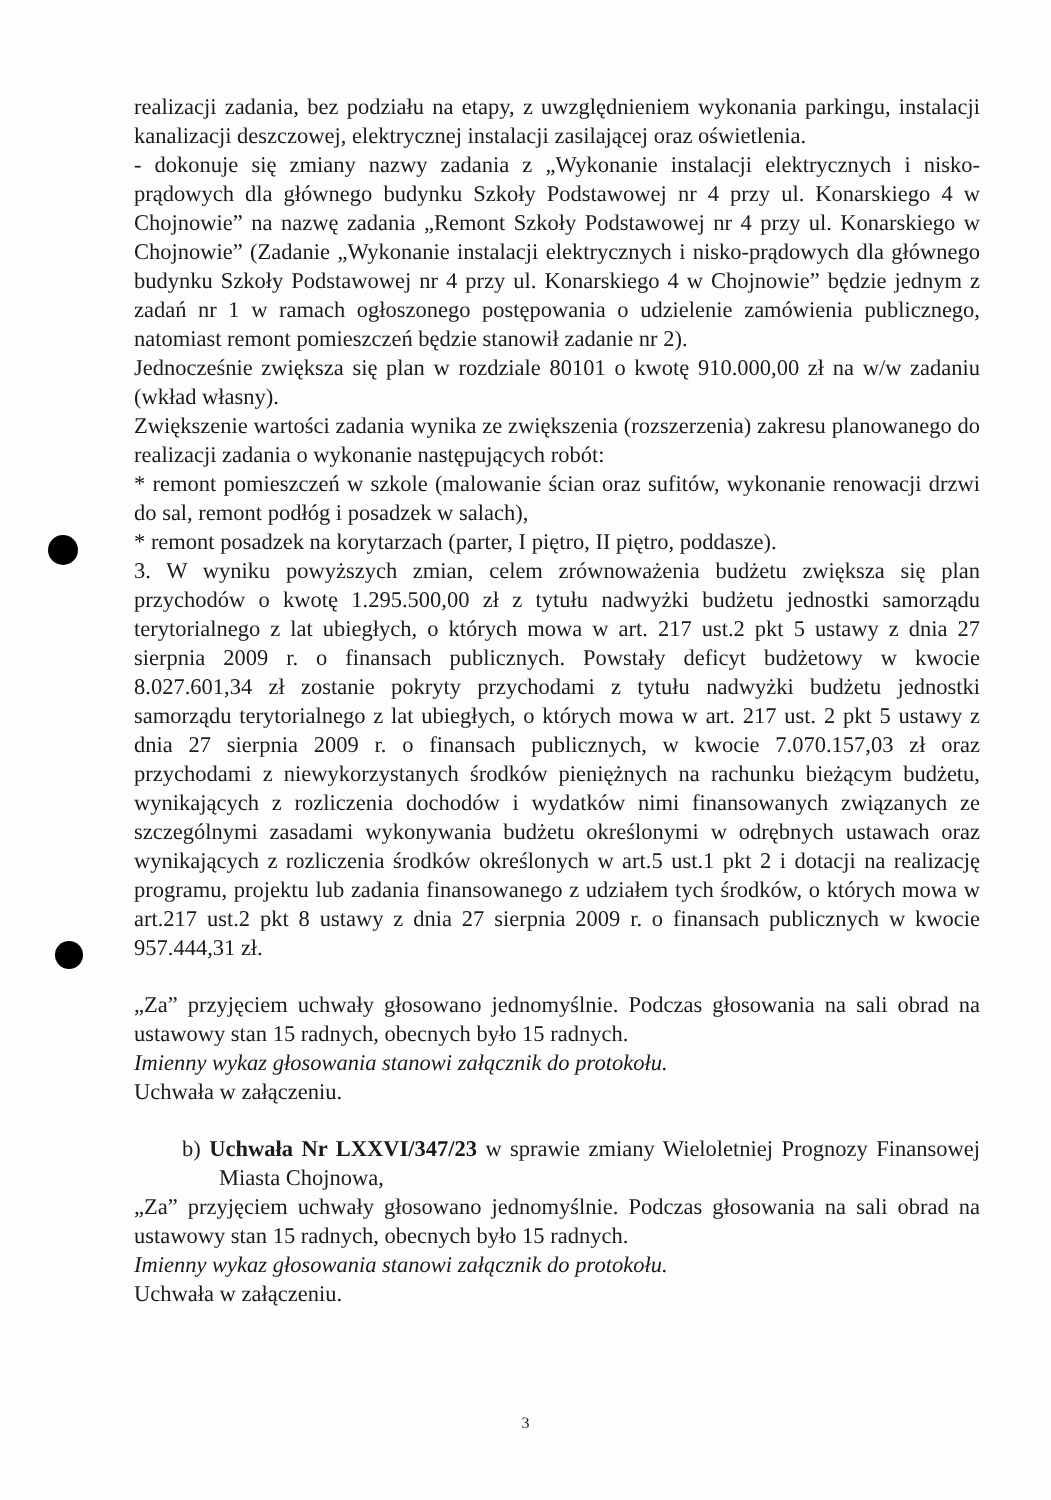realizacji zadania, bez podziału na etapy, z uwzględnieniem wykonania parkingu, instalacji kanalizacji deszczowej, elektrycznej instalacji zasilającej oraz oświetlenia.
- dokonuje się zmiany nazwy zadania z „Wykonanie instalacji elektrycznych i nisko-prądowych dla głównego budynku Szkoły Podstawowej nr 4 przy ul. Konarskiego 4 w Chojnowie” na nazwę zadania „Remont Szkoły Podstawowej nr 4 przy ul. Konarskiego w Chojnowie” (Zadanie „Wykonanie instalacji elektrycznych i nisko-prądowych dla głównego budynku Szkoły Podstawowej nr 4 przy ul. Konarskiego 4 w Chojnowie” będzie jednym z zadań nr 1 w ramach ogłoszonego postępowania o udzielenie zamówienia publicznego, natomiast remont pomieszczeń będzie stanowił zadanie nr 2).
Jednocześnie zwiększa się plan w rozdziale 80101 o kwotę 910.000,00 zł na w/w zadaniu (wkład własny).
Zwiększenie wartości zadania wynika ze zwiększenia (rozszerzenia) zakresu planowanego do realizacji zadania o wykonanie następujących robót:
* remont pomieszczeń w szkole (malowanie ścian oraz sufitów, wykonanie renowacji drzwi do sal, remont podłóg i posadzek w salach),
* remont posadzek na korytarzach (parter, I piętro, II piętro, poddasze).
3. W wyniku powyższych zmian, celem zrównoważenia budżetu zwiększa się plan przychodów o kwotę 1.295.500,00 zł z tytułu nadwyżki budżetu jednostki samorządu terytorialnego z lat ubiegłych, o których mowa w art. 217 ust.2 pkt 5 ustawy z dnia 27 sierpnia 2009 r. o finansach publicznych. Powstały deficyt budżetowy w kwocie 8.027.601,34 zł zostanie pokryty przychodami z tytułu nadwyżki budżetu jednostki samorządu terytorialnego z lat ubiegłych, o których mowa w art. 217 ust. 2 pkt 5 ustawy z dnia 27 sierpnia 2009 r. o finansach publicznych, w kwocie 7.070.157,03 zł oraz przychodami z niewykorzystanych środków pieniężnych na rachunku bieżącym budżetu, wynikających z rozliczenia dochodów i wydatków nimi finansowanych związanych ze szczególnymi zasadami wykonywania budżetu określonymi w odrębnych ustawach oraz wynikających z rozliczenia środków określonych w art.5 ust.1 pkt 2 i dotacji na realizację programu, projektu lub zadania finansowanego z udziałem tych środków, o których mowa w art.217 ust.2 pkt 8 ustawy z dnia 27 sierpnia 2009 r. o finansach publicznych w kwocie 957.444,31 zł.
„Za” przyjęciem uchwały głosowano jednomyślnie. Podczas głosowania na sali obrad na ustawowy stan 15 radnych, obecnych było 15 radnych.
Imienny wykaz głosowania stanowi załącznik do protokołu.
Uchwała w załączeniu.
b) Uchwała Nr LXXVI/347/23 w sprawie zmiany Wieloletniej Prognozy Finansowej Miasta Chojnowa,
„Za” przyjęciem uchwały głosowano jednomyślnie. Podczas głosowania na sali obrad na ustawowy stan 15 radnych, obecnych było 15 radnych.
Imienny wykaz głosowania stanowi załącznik do protokołu.
Uchwała w załączeniu.
3